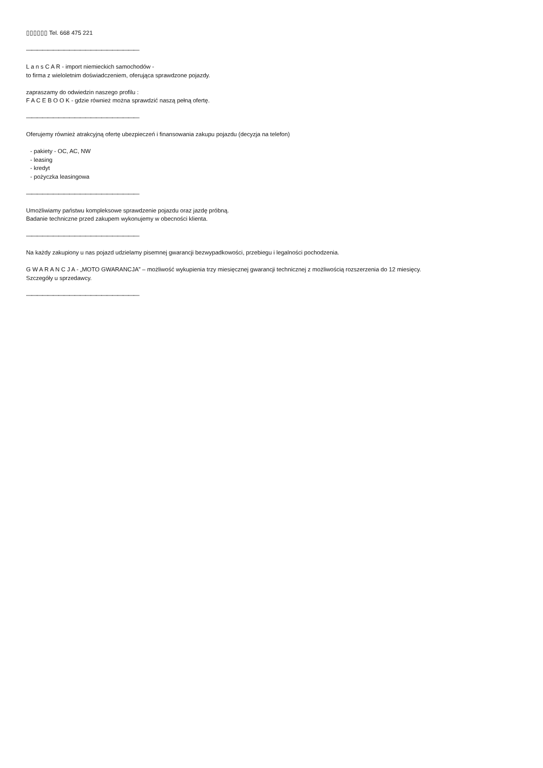▯▯▯▯▯▯ Tel. 668 475 221
—————————————————————
L a n s C A R - import niemieckich samochodów -
to firma z wieloletnim doświadczeniem, oferująca sprawdzone pojazdy.
zapraszamy do odwiedzin naszego profilu :
F A C E B O O K - gdzie również można sprawdzić naszą pełną ofertę.
—————————————————————
Oferujemy również atrakcyjną ofertę ubezpieczeń i finansowania zakupu pojazdu (decyzja na telefon)
- pakiety - OC, AC, NW
- leasing
- kredyt
- pożyczka leasingowa
—————————————————————
Umożliwiamy państwu kompleksowe sprawdzenie pojazdu oraz jazdę próbną.
Badanie techniczne przed zakupem wykonujemy w obecności klienta.
—————————————————————
Na każdy zakupiony u nas pojazd udzielamy pisemnej gwarancji bezwypadkowości, przebiegu i legalności pochodzenia.
G W A R A N C J A - „MOTO GWARANCJA” – możliwość wykupienia trzy miesięcznej gwarancji technicznej z możliwością rozszerzenia do 12 miesięcy.
Szczegóły u sprzedawcy.
—————————————————————